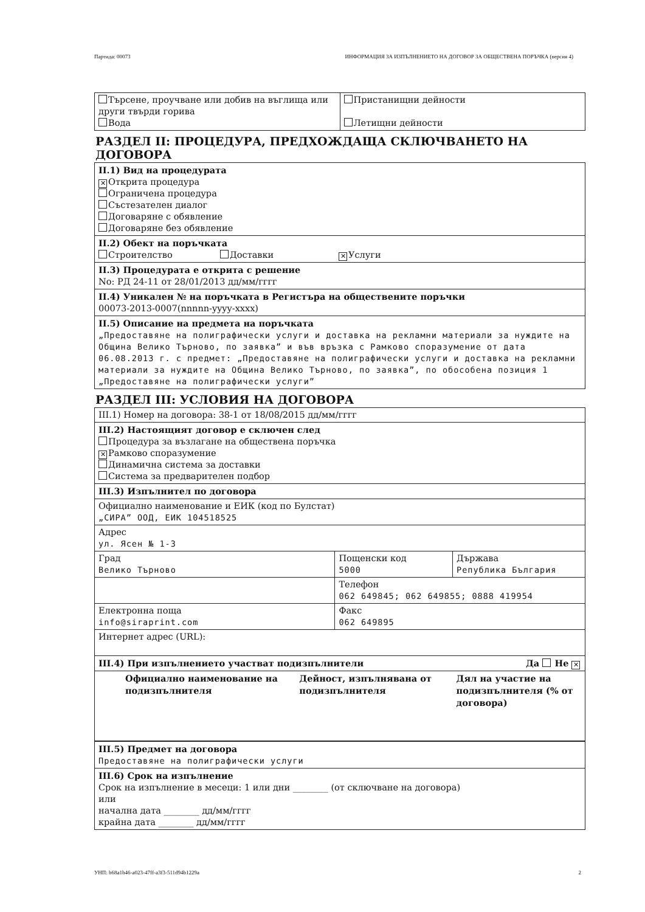Партида: 00073 ИНФОРМАЦИЯ ЗА ИЗПЪЛНЕНИЕТО НА ДОГОВОР ЗА ОБЩЕСТВЕНА ПОРЪЧКА (версия 4)
| Търсене, проучване или добив на въглища или други твърди горива Вода | Пристанищни дейности Летищни дейности |
РАЗДЕЛ II: ПРОЦЕДУРА, ПРЕДХОЖДАЩА СКЛЮЧВАНЕТО НА ДОГОВОРА
II.1) Вид на процедурата
✕ Открита процедура
Ограничена процедура
Състезателен диалог
Договаряне с обявление
Договаряне без обявление
II.2) Обект на поръчката
Строителство Доставки ✕ Услуги
II.3) Процедурата е открита с решение
No: РД 24-11 от 28/01/2013 дд/мм/гггг
II.4) Уникален № на поръчката в Регистъра на обществените поръчки
00073-2013-0007(nnnnn-yyyy-xxxx)
II.5) Описание на предмета на поръчката
„Предоставяне на полиграфически услуги и доставка на рекламни материали за нуждите на Община Велико Търново, по заявка” и във връзка с Рамково споразумение от дата 06.08.2013 г. с предмет: „Предоставяне на полиграфически услуги и доставка на рекламни материали за нуждите на Община Велико Търново, по заявка”, по обособена позиция 1 „Предоставяне на полиграфически услуги”
РАЗДЕЛ III: УСЛОВИЯ НА ДОГОВОРА
III.1) Номер на договора: 38-1 от 18/08/2015 дд/мм/гггг
III.2) Настоящият договор е сключен след
Процедура за възлагане на обществена поръчка
✕ Рамково споразумение
Динамична система за доставки
Система за предварителен подбор
III.3) Изпълнител по договора
Официално наименование и ЕИК (код по Булстат)
„СИРА” ООД, ЕИК 104518525
Адрес
ул. Ясен № 1-3
| Град Велико Търново | Пощенски код 5000 | Държава Република България |
| | Телефон 062 649845; 062 649855; 0888 419954 | |
| Електронна поща info@siraprint.com | Факс 062 649895 | |
| Интернет адрес (URL): | | |
| III.4) При изпълнението участват подизпълнители Да Не ✕ | | |
| Официално наименование на подизпълнителя | Дейност, изпълнявана от подизпълнителя | Дял на участие на подизпълнителя (% от договора) |
III.5) Предмет на договора
Предоставяне на полиграфически услуги
III.6) Срок на изпълнение
Срок на изпълнение в месеци: 1 или дни ________ (от сключване на договора)
или
начална дата ________ дд/мм/гггг
крайна дата ________ дд/мм/гггг
УНП: b68a1b46-a023-47ff-a3f3-511d94b1229a 2